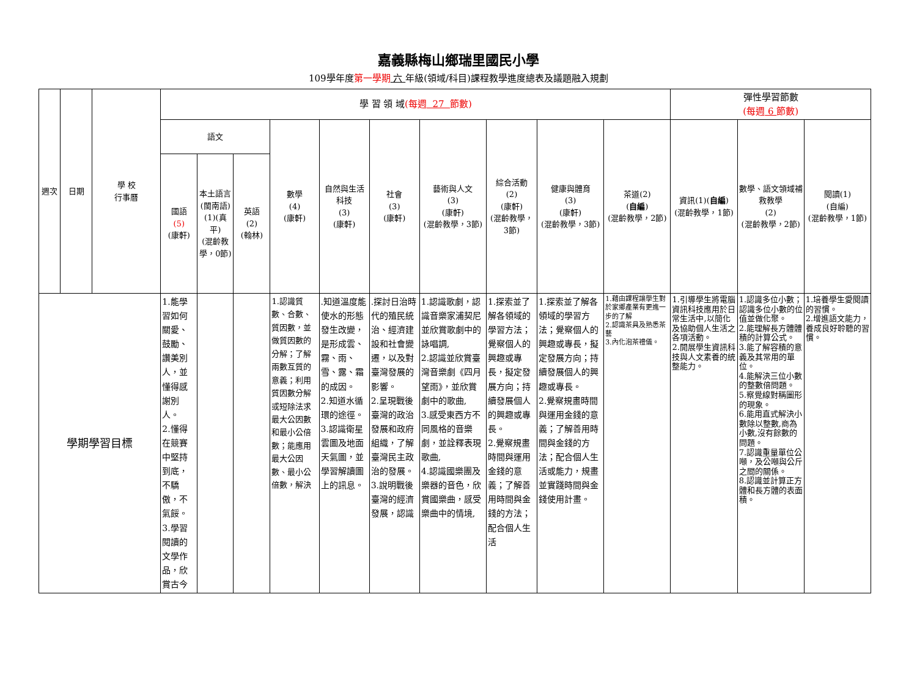嘉義縣梅山鄉瑞里國民小學
109學年度第一學期 六 年級(領域/科目)課程教學進度總表及議題融入規劃
| 週次 | 日期 | 學 校 行事曆 | 學 習 領 域 (每週 27 節數) | | | | | | | | | | 彈性學習節數 (每週 6 節數) | | |
| --- | --- | --- | --- | --- | --- | --- | --- | --- | --- | --- | --- | --- | --- | --- | --- |
| | | | 語文 | | | 數學 (4) (康軒) | 自然與生活科技 (3) (康軒) | 社會 (3) (康軒) | 藝術與人文 (3) (康軒) (混齡教學，3節) | 綜合活動 (2) (康軒) (混齡教學，3節) | 健康與體育 (3) (康軒) (混齡教學，3節) | 茶道(2) ( 自編 ) (混齡教學，2節) | 資訊(1)( 自編 ) (混齡教學，1節) | 數學、語文領域補救教學 (2) (混齡教學，2節) | 閱讀(1) (自編) (混齡教學，1節) |
| | | | 國語 (5) (康軒) | 本土語言 (閩南語) (1)(真平) (混齡教學，0節) | 英語 (2) (翰林) | | | | | | | | | | |
| 學期學習目標 | | | 1.能學習如何關愛、鼓勵、讚美別人，並懂得感謝別人。 2.懂得在競賽中堅持到底，不驕傲，不氣餒。 3.學習閱讀的文學作品，欣賞古今 | | | 1.認識質數、合數、質因數，並做質因數的分解；了解兩數互質的意義；利用質因數分解或短除法求最大公因數和最小公倍數；能應用最大公因數、最小公倍數，解決 | .知道溫度能使水的形態發生改變，是形成雲、霧、雨、雪、露、霜的成因。 2.知道水循環的途徑。 3.認識衛星雲圖及地面天氣圖，並學習解讀圖上的訊息。 | .探討日治時代的殖民統治、經濟建設和社會變遷，以及對臺灣發展的影響。 2.呈現戰後臺灣的政治發展和政府組織，了解臺灣民主政治的發展。 3.說明戰後臺灣的經濟發展，認識 | 1.認識歌劇，認識音樂家浦契尼並欣賞歌劇中的詠唱調, 2.認識並欣賞臺灣音樂劇《四月望雨》，並欣賞劇中的歌曲, 3.感受東西方不同風格的音樂劇，並詮釋表現歌曲, 4.認識國樂團及樂器的音色，欣賞國樂曲，感受樂曲中的情境, | 1.探索並了解各領域的學習方法；覺察個人的興趣或專長，擬定發展方向；持續發展個人的興趣或專長。 2.覺察規畫時間與運用金錢的意義；了解善用時間與金錢的方法；配合個人生活 | 1.探索並了解各領域的學習方法；覺察個人的興趣或專長，擬定發展方向；持續發展個人的興趣或專長。 2.覺察規畫時間與運用金錢的意義；了解善用時間與金錢的方法；配合個人生活或能力，規畫並實踐時間與金錢使用計畫。 | 1.藉由課程讓學生對於家鄉產業有更進一步的了解 2.認識茶具及熟悉茶藝 3.內化泡茶禮儀。 | 1.引導學生將電腦資訊科技應用於日常生活中,以簡化及協助個人生活之各項活動。 2.開展學生資訊科技與人文素養的統整能力。 | 1.認識多位小數；認識多位小數的位值並做化聚。 2.能理解長方體體積的計算公式。 3.能了解容積的意義及其常用的單位。 4.能解決三位小數的整數倍問題。 5.察覺線對稱圖形的現象。 6.能用直式解決小數除以整數,商為小數,沒有餘數的問題。 7.認識重量單位公噸，及公噸與公斤之間的關係。 8.認識並計算正方體和長方體的表面積。 | 1.培養學生愛閱讀的習慣。 2.增進語文能力，養成良好聆聽的習慣。 |